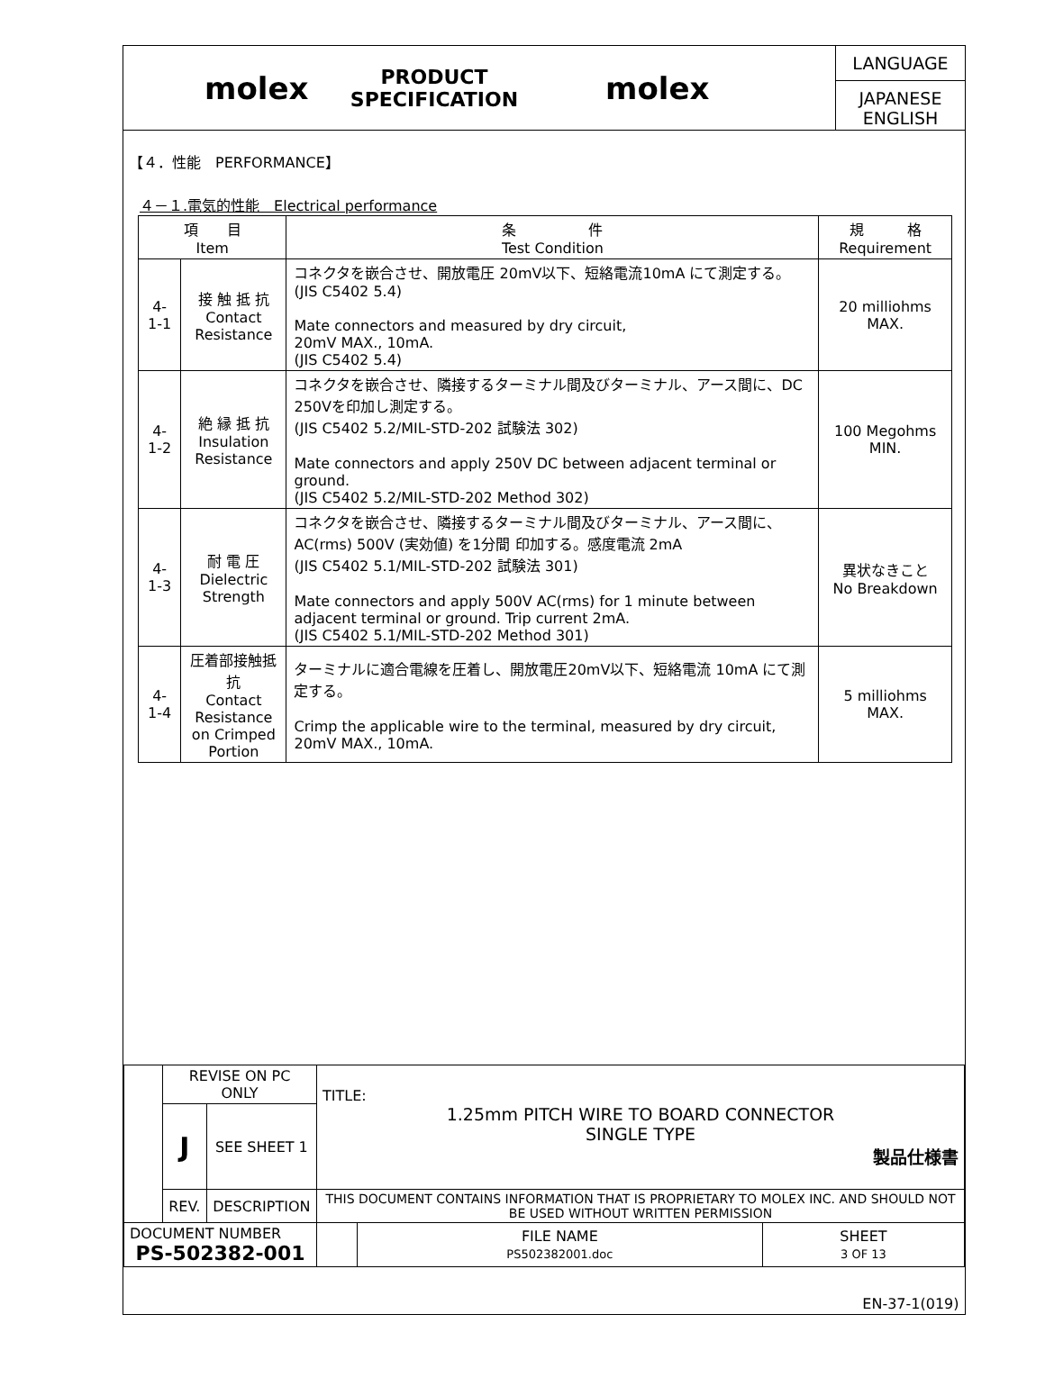molex
PRODUCT SPECIFICATION
molex
LANGUAGE
JAPANESE
ENGLISH
【４．性能　PERFORMANCE】
４－１.電気的性能　Electrical performance
| 項 目 Item | | 条 件 Test Condition | 規 格 Requirement |
| --- | --- | --- | --- |
| 4-1-1 | 接 触 抵 抗 Contact Resistance | コネクタを嵌合させ、開放電圧 20mV以下、短絡電流10mA にて測定する。 (JIS C5402 5.4) Mate connectors and measured by dry circuit, 20mV MAX., 10mA. (JIS C5402 5.4) | 20 milliohms MAX. |
| 4-1-2 | 絶 縁 抵 抗 Insulation Resistance | コネクタを嵌合させ、隣接するターミナル間及びターミナル、アース間に、DC 250Vを印加し測定する。 (JIS C5402 5.2/MIL-STD-202 試験法 302) Mate connectors and apply 250V DC between adjacent terminal or ground. (JIS C5402 5.2/MIL-STD-202 Method 302) | 100 Megohms MIN. |
| 4-1-3 | 耐 電 圧 Dielectric Strength | コネクタを嵌合させ、隣接するターミナル間及びターミナル、アース間に、AC(rms) 500V (実効値) を1分間 印加する。感度電流 2mA (JIS C5402 5.1/MIL-STD-202 試験法 301) Mate connectors and apply 500V AC(rms) for 1 minute between adjacent terminal or ground. Trip current 2mA. (JIS C5402 5.1/MIL-STD-202 Method 301) | 異状なきこと No Breakdown |
| 4-1-4 | 圧着部接触抵抗 Contact Resistance on Crimped Portion | ターミナルに適合電線を圧着し、開放電圧20mV以下、短絡電流 10mA にて測定する。 Crimp the applicable wire to the terminal, measured by dry circuit, 20mV MAX., 10mA. | 5 milliohms MAX. |
| | REVISE ON PC ONLY | | TITLE: 1.25mm PITCH WIRE TO BOARD CONNECTOR SINGLE TYPE 製品仕様書 | | |
| | J | SEE SHEET 1 | | | |
| | REV. | DESCRIPTION | THIS DOCUMENT CONTAINS INFORMATION THAT IS PROPRIETARY TO MOLEX INC. AND SHOULD NOT BE USED WITHOUT WRITTEN PERMISSION | | |
| DOCUMENT NUMBER PS-502382-001 | | | | FILE NAME PS502382001.doc | SHEET 3 OF 13 |
| EN-37-1(019) | | | | | |